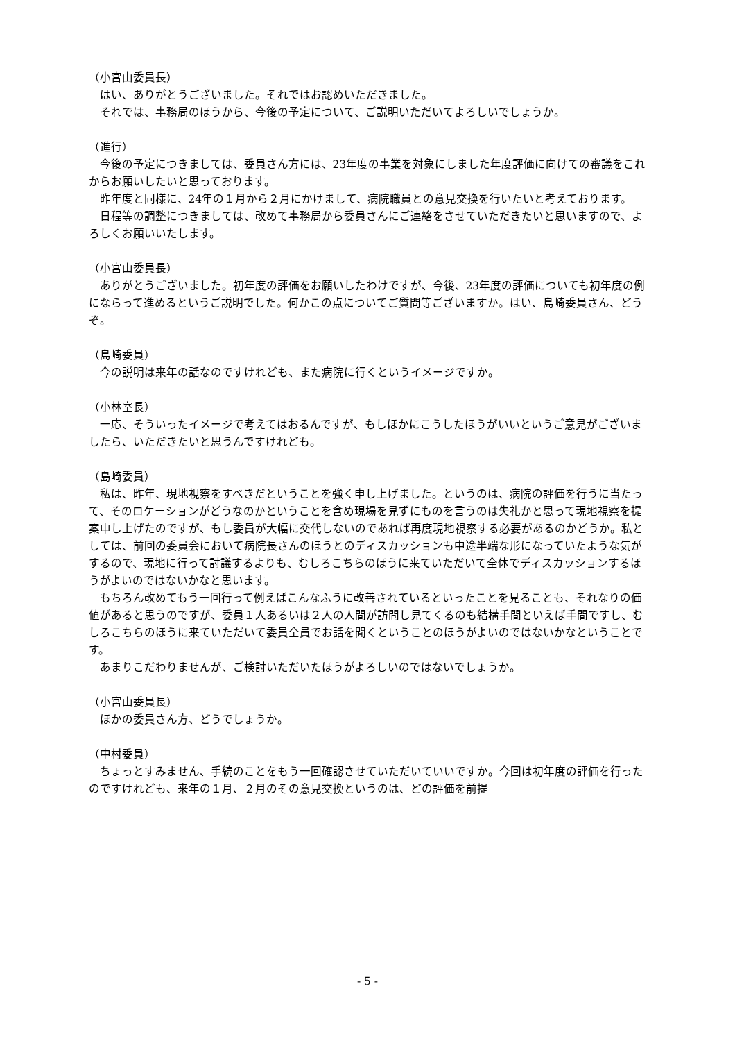（小宮山委員長）
はい、ありがとうございました。それではお認めいただきました。
それでは、事務局のほうから、今後の予定について、ご説明いただいてよろしいでしょうか。
（進行）
今後の予定につきましては、委員さん方には、23年度の事業を対象にしました年度評価に向けての審議をこれからお願いしたいと思っております。
昨年度と同様に、24年の１月から２月にかけまして、病院職員との意見交換を行いたいと考えております。
日程等の調整につきましては、改めて事務局から委員さんにご連絡をさせていただきたいと思いますので、よろしくお願いいたします。
（小宮山委員長）
ありがとうございました。初年度の評価をお願いしたわけですが、今後、23年度の評価についても初年度の例にならって進めるというご説明でした。何かこの点についてご質問等ございますか。はい、島崎委員さん、どうぞ。
（島崎委員）
今の説明は来年の話なのですけれども、また病院に行くというイメージですか。
（小林室長）
一応、そういったイメージで考えてはおるんですが、もしほかにこうしたほうがいいというご意見がございましたら、いただきたいと思うんですけれども。
（島崎委員）
私は、昨年、現地視察をすべきだということを強く申し上げました。というのは、病院の評価を行うに当たって、そのロケーションがどうなのかということを含め現場を見ずにものを言うのは失礼かと思って現地視察を提案申し上げたのですが、もし委員が大幅に交代しないのであれば再度現地視察する必要があるのかどうか。私としては、前回の委員会において病院長さんのほうとのディスカッションも中途半端な形になっていたような気がするので、現地に行って討議するよりも、むしろこちらのほうに来ていただいて全体でディスカッションするほうがよいのではないかなと思います。
もちろん改めてもう一回行って例えばこんなふうに改善されているといったことを見ることも、それなりの価値があると思うのですが、委員１人あるいは２人の人間が訪問し見てくるのも結構手間といえば手間ですし、むしろこちらのほうに来ていただいて委員全員でお話を聞くということのほうがよいのではないかなということです。
あまりこだわりませんが、ご検討いただいたほうがよろしいのではないでしょうか。
（小宮山委員長）
ほかの委員さん方、どうでしょうか。
（中村委員）
ちょっとすみません、手続のことをもう一回確認させていただいていいですか。今回は初年度の評価を行ったのですけれども、来年の１月、２月のその意見交換というのは、どの評価を前提
- 5 -